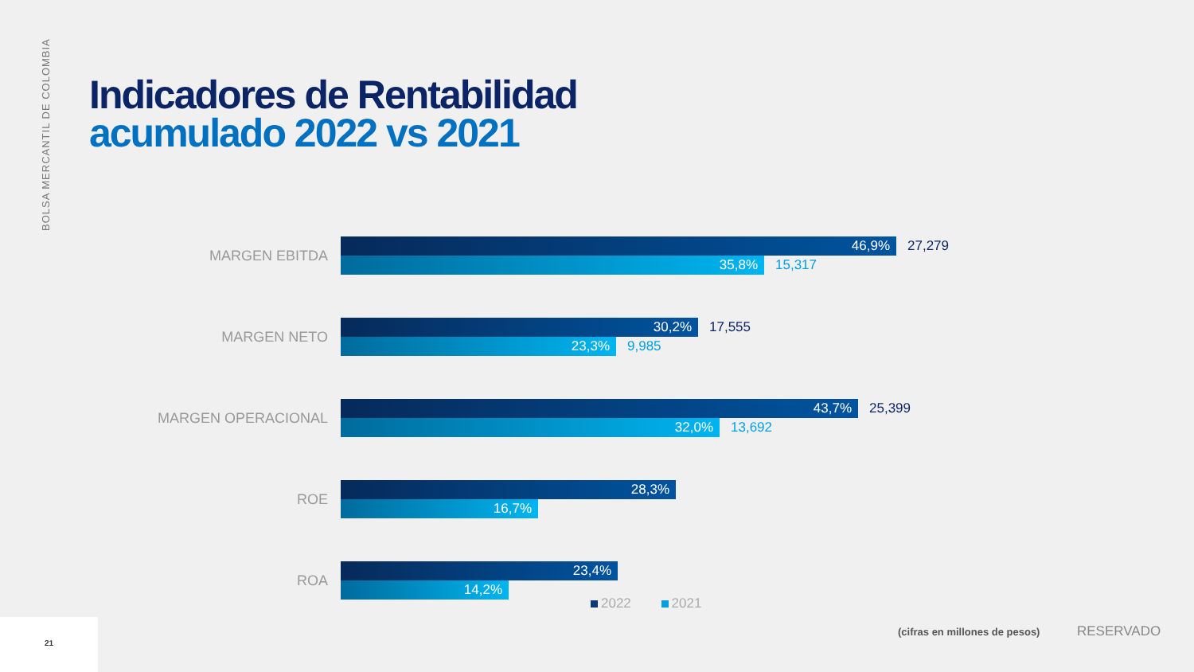BOLSA MERCANTIL DE COLOMBIA
Indicadores de Rentabilidad
acumulado 2022 vs 2021
MARGEN EBITDA
46,9% 27,279
35,8% 15,317
MARGEN NETO
30,2% 17,555
23,3% 9,985
MARGEN OPERACIONAL
43,7% 25,399
32,0% 13,692
ROE
28,3%
16,7%
ROA
23,4%
14,2%
2022 2021
(cifras en millones de pesos) RESERVADO
21